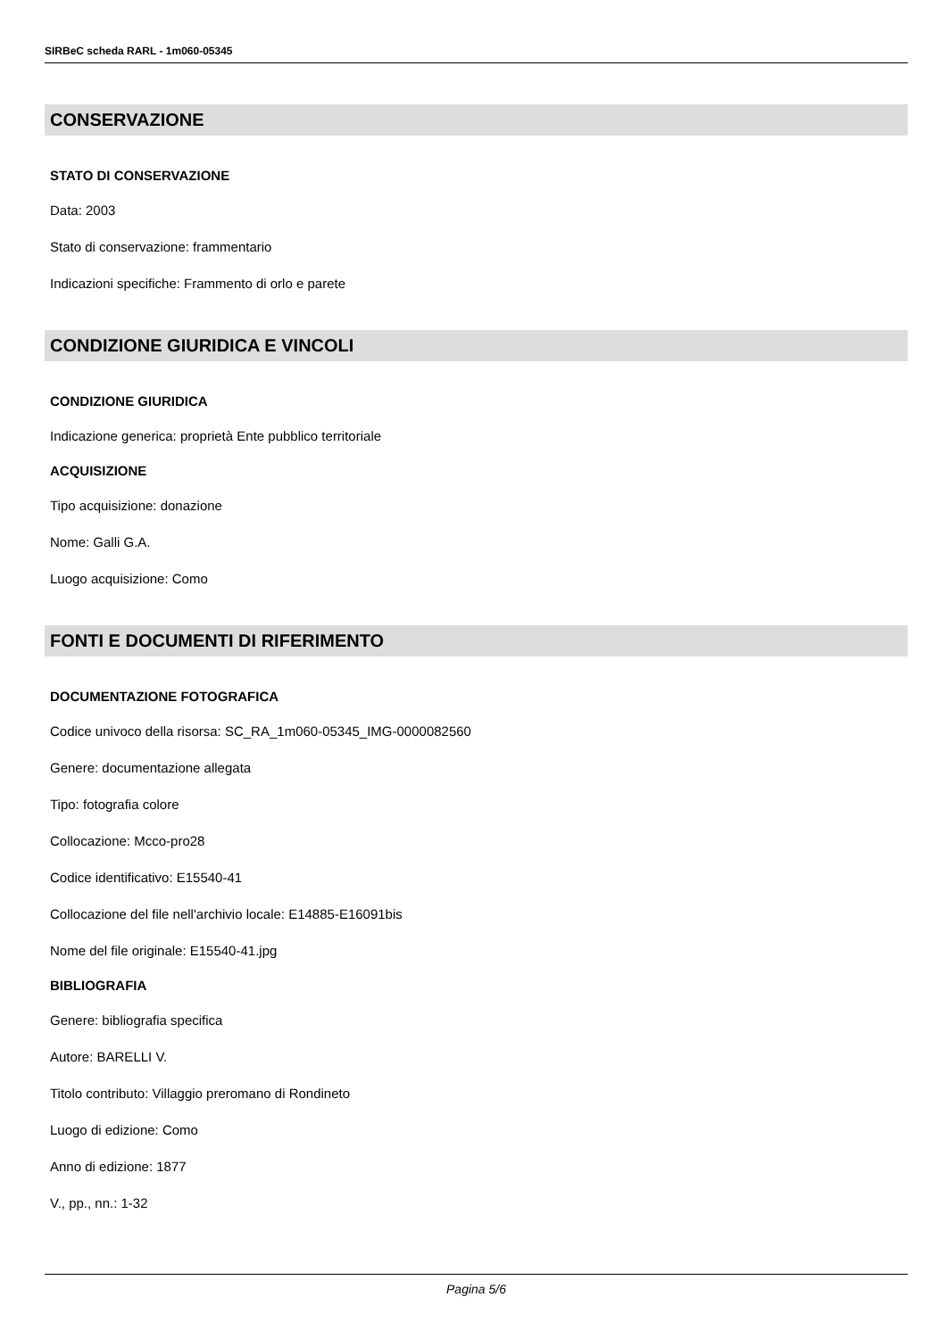SIRBeC scheda RARL - 1m060-05345
CONSERVAZIONE
STATO DI CONSERVAZIONE
Data: 2003
Stato di conservazione: frammentario
Indicazioni specifiche: Frammento di orlo e parete
CONDIZIONE GIURIDICA E VINCOLI
CONDIZIONE GIURIDICA
Indicazione generica: proprietà Ente pubblico territoriale
ACQUISIZIONE
Tipo acquisizione: donazione
Nome: Galli G.A.
Luogo acquisizione: Como
FONTI E DOCUMENTI DI RIFERIMENTO
DOCUMENTAZIONE FOTOGRAFICA
Codice univoco della risorsa: SC_RA_1m060-05345_IMG-0000082560
Genere: documentazione allegata
Tipo: fotografia colore
Collocazione: Mcco-pro28
Codice identificativo: E15540-41
Collocazione del file nell'archivio locale: E14885-E16091bis
Nome del file originale: E15540-41.jpg
BIBLIOGRAFIA
Genere: bibliografia specifica
Autore: BARELLI V.
Titolo contributo: Villaggio preromano di Rondineto
Luogo di edizione: Como
Anno di edizione: 1877
V., pp., nn.: 1-32
Pagina 5/6